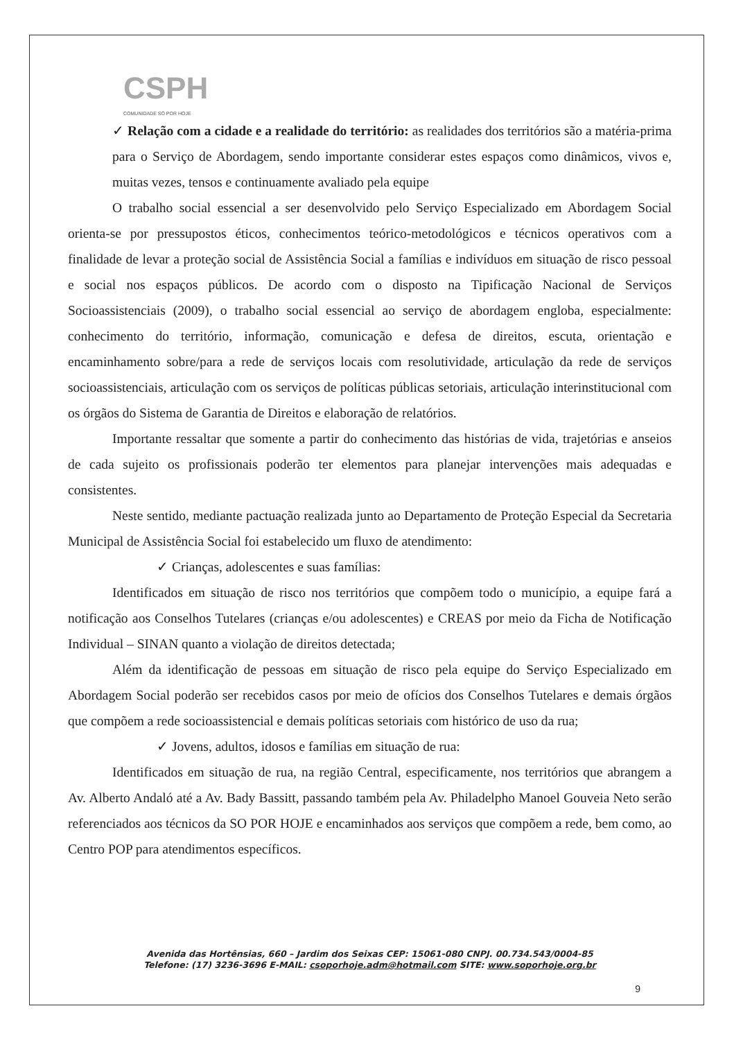CSPH
COMUNIDADE SÓ POR HOJE
✓ Relação com a cidade e a realidade do território: as realidades dos territórios são a matéria-prima para o Serviço de Abordagem, sendo importante considerar estes espaços como dinâmicos, vivos e, muitas vezes, tensos e continuamente avaliado pela equipe
O trabalho social essencial a ser desenvolvido pelo Serviço Especializado em Abordagem Social orienta-se por pressupostos éticos, conhecimentos teórico-metodológicos e técnicos operativos com a finalidade de levar a proteção social de Assistência Social a famílias e indivíduos em situação de risco pessoal e social nos espaços públicos. De acordo com o disposto na Tipificação Nacional de Serviços Socioassistenciais (2009), o trabalho social essencial ao serviço de abordagem engloba, especialmente: conhecimento do território, informação, comunicação e defesa de direitos, escuta, orientação e encaminhamento sobre/para a rede de serviços locais com resolutividade, articulação da rede de serviços socioassistenciais, articulação com os serviços de políticas públicas setoriais, articulação interinstitucional com os órgãos do Sistema de Garantia de Direitos e elaboração de relatórios.
Importante ressaltar que somente a partir do conhecimento das histórias de vida, trajetórias e anseios de cada sujeito os profissionais poderão ter elementos para planejar intervenções mais adequadas e consistentes.
Neste sentido, mediante pactuação realizada junto ao Departamento de Proteção Especial da Secretaria Municipal de Assistência Social foi estabelecido um fluxo de atendimento:
✓ Crianças, adolescentes e suas famílias:
Identificados em situação de risco nos territórios que compõem todo o município, a equipe fará a notificação aos Conselhos Tutelares (crianças e/ou adolescentes) e CREAS por meio da Ficha de Notificação Individual – SINAN quanto a violação de direitos detectada;
Além da identificação de pessoas em situação de risco pela equipe do Serviço Especializado em Abordagem Social poderão ser recebidos casos por meio de ofícios dos Conselhos Tutelares e demais órgãos que compõem a rede socioassistencial e demais políticas setoriais com histórico de uso da rua;
✓ Jovens, adultos, idosos e famílias em situação de rua:
Identificados em situação de rua, na região Central, especificamente, nos territórios que abrangem a Av. Alberto Andaló até a Av. Bady Bassitt, passando também pela Av. Philadelpho Manoel Gouveia Neto serão referenciados aos técnicos da SO POR HOJE e encaminhados aos serviços que compõem a rede, bem como, ao Centro POP para atendimentos específicos.
Avenida das Hortênsias, 660 – Jardim dos Seixas CEP: 15061-080 CNPJ. 00.734.543/0004-85
Telefone: (17) 3236-3696 E-MAIL: csoporhoje.adm@hotmail.com SITE: www.soporhoje.org.br
9